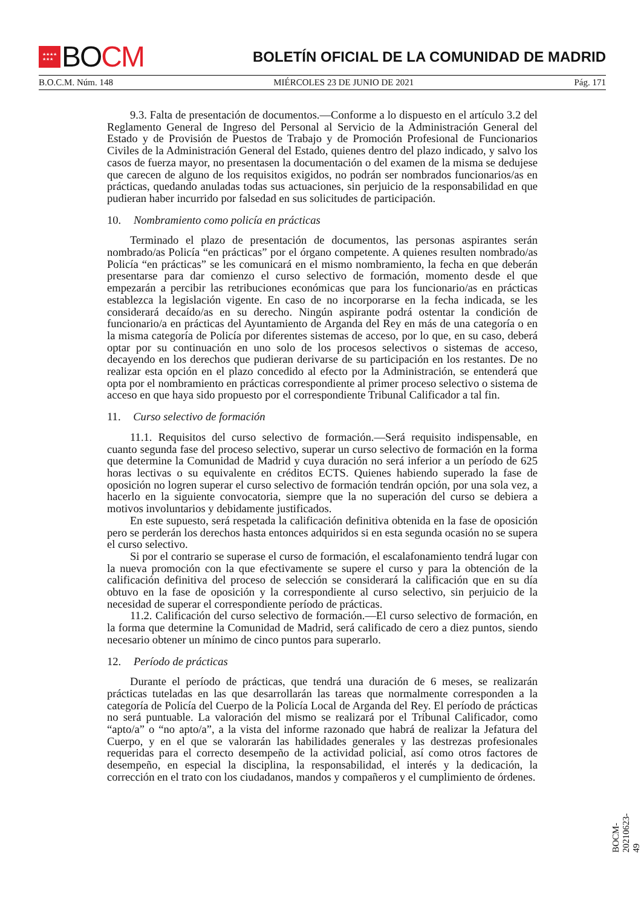★★★★
★★★ BO CM
BOLETÍN OFICIAL DE LA COMUNIDAD DE MADRID
B.O.C.M. Núm. 148 MIÉRCOLES 23 DE JUNIO DE 2021 Pág. 171
9.3. Falta de presentación de documentos.—Conforme a lo dispuesto en el artículo 3.2 del Reglamento General de Ingreso del Personal al Servicio de la Administración General del Estado y de Provisión de Puestos de Trabajo y de Promoción Profesional de Funcionarios Civiles de la Administración General del Estado, quienes dentro del plazo indicado, y salvo los casos de fuerza mayor, no presentasen la documentación o del examen de la misma se dedujese que carecen de alguno de los requisitos exigidos, no podrán ser nombrados funcionarios/as en prácticas, quedando anuladas todas sus actuaciones, sin perjuicio de la responsabilidad en que pudieran haber incurrido por falsedad en sus solicitudes de participación.
10. Nombramiento como policía en prácticas
Terminado el plazo de presentación de documentos, las personas aspirantes serán nombrado/as Policía “en prácticas” por el órgano competente. A quienes resulten nombrado/as Policía “en prácticas” se les comunicará en el mismo nombramiento, la fecha en que deberán presentarse para dar comienzo el curso selectivo de formación, momento desde el que empezarán a percibir las retribuciones económicas que para los funcionario/as en prácticas establezca la legislación vigente. En caso de no incorporarse en la fecha indicada, se les considerará decaído/as en su derecho. Ningún aspirante podrá ostentar la condición de funcionario/a en prácticas del Ayuntamiento de Arganda del Rey en más de una categoría o en la misma categoría de Policía por diferentes sistemas de acceso, por lo que, en su caso, deberá optar por su continuación en uno solo de los procesos selectivos o sistemas de acceso, decayendo en los derechos que pudieran derivarse de su participación en los restantes. De no realizar esta opción en el plazo concedido al efecto por la Administración, se entenderá que opta por el nombramiento en prácticas correspondiente al primer proceso selectivo o sistema de acceso en que haya sido propuesto por el correspondiente Tribunal Calificador a tal fin.
11. Curso selectivo de formación
11.1. Requisitos del curso selectivo de formación.—Será requisito indispensable, en cuanto segunda fase del proceso selectivo, superar un curso selectivo de formación en la forma que determine la Comunidad de Madrid y cuya duración no será inferior a un período de 625 horas lectivas o su equivalente en créditos ECTS. Quienes habiendo superado la fase de oposición no logren superar el curso selectivo de formación tendrán opción, por una sola vez, a hacerlo en la siguiente convocatoria, siempre que la no superación del curso se debiera a motivos involuntarios y debidamente justificados.
En este supuesto, será respetada la calificación definitiva obtenida en la fase de oposición pero se perderán los derechos hasta entonces adquiridos si en esta segunda ocasión no se supera el curso selectivo.
Si por el contrario se superase el curso de formación, el escalafonamiento tendrá lugar con la nueva promoción con la que efectivamente se supere el curso y para la obtención de la calificación definitiva del proceso de selección se considerará la calificación que en su día obtuvo en la fase de oposición y la correspondiente al curso selectivo, sin perjuicio de la necesidad de superar el correspondiente período de prácticas.
11.2. Calificación del curso selectivo de formación.—El curso selectivo de formación, en la forma que determine la Comunidad de Madrid, será calificado de cero a diez puntos, siendo necesario obtener un mínimo de cinco puntos para superarlo.
12. Período de prácticas
Durante el período de prácticas, que tendrá una duración de 6 meses, se realizarán prácticas tuteladas en las que desarrollarán las tareas que normalmente corresponden a la categoría de Policía del Cuerpo de la Policía Local de Arganda del Rey. El período de prácticas no será puntuable. La valoración del mismo se realizará por el Tribunal Calificador, como “apto/a” o “no apto/a”, a la vista del informe razonado que habrá de realizar la Jefatura del Cuerpo, y en el que se valorarán las habilidades generales y las destrezas profesionales requeridas para el correcto desempeño de la actividad policial, así como otros factores de desempeño, en especial la disciplina, la responsabilidad, el interés y la dedicación, la corrección en el trato con los ciudadanos, mandos y compañeros y el cumplimiento de órdenes.
BOCM-20210623-49